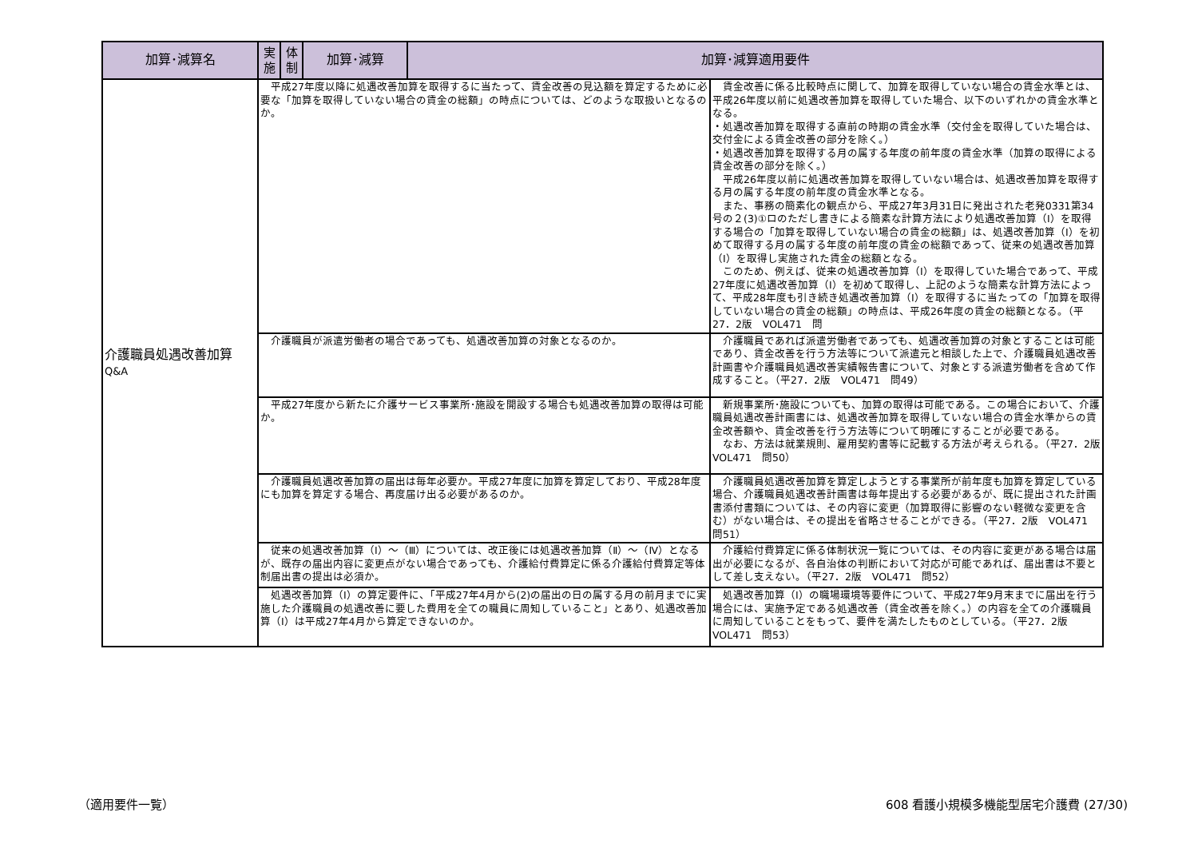| 加算･減算名 | 実 施 | 体 制 | 加算･減算 | 加算･減算適用要件 | |
| --- | --- | --- | --- | --- | --- |
| 介護職員処遇改善加算 Q&A | 平成27年度以降に処遇改善加算を取得するに当たって、賃金改善の見込額を算定するために必要な「加算を取得していない場合の賃金の総額」の時点については、どのような取扱いとなるのか。 | | | | 賃金改善に係る比較時点に関して、加算を取得していない場合の賃金水準とは、平成26年度以前に処遇改善加算を取得していた場合、以下のいずれかの賃金水準となる。 ・処遇改善加算を取得する直前の時期の賃金水準（交付金を取得していた場合は、交付金による賃金改善の部分を除く。） ・処遇改善加算を取得する月の属する年度の前年度の賃金水準（加算の取得による賃金改善の部分を除く。） 平成26年度以前に処遇改善加算を取得していない場合は、処遇改善加算を取得する月の属する年度の前年度の賃金水準となる。 また、事務の簡素化の観点から、平成27年3月31日に発出された老発0331第34号の２(3)①ロのただし書きによる簡素な計算方法により処遇改善加算（Ⅰ）を取得する場合の「加算を取得していない場合の賃金の総額」は、処遇改善加算（Ⅰ）を初めて取得する月の属する年度の前年度の賃金の総額であって、従来の処遇改善加算（Ⅰ）を取得し実施された賃金の総額となる。 このため、例えば、従来の処遇改善加算（Ⅰ）を取得していた場合であって、平成27年度に処遇改善加算（Ⅰ）を初めて取得し、上記のような簡素な計算方法によって、平成28年度も引き続き処遇改善加算（Ⅰ）を取得するに当たっての「加算を取得していない場合の賃金の総額」の時点は、平成26年度の賃金の総額となる。（平27．2版 VOL471 問 |
| | 介護職員が派遣労働者の場合であっても、処遇改善加算の対象となるのか。 | | | | 介護職員であれば派遣労働者であっても、処遇改善加算の対象とすることは可能であり、賃金改善を行う方法等について派遣元と相談した上で、介護職員処遇改善計画書や介護職員処遇改善実績報告書について、対象とする派遣労働者を含めて作成すること。（平27．2版 VOL471 問49） |
| | 平成27年度から新たに介護サービス事業所･施設を開設する場合も処遇改善加算の取得は可能か。 | | | | 新規事業所･施設についても、加算の取得は可能である。この場合において、介護職員処遇改善計画書には、処遇改善加算を取得していない場合の賃金水準からの賃金改善額や、賃金改善を行う方法等について明確にすることが必要である。 なお、方法は就業規則、雇用契約書等に記載する方法が考えられる。（平27．2版 VOL471 問50） |
| | 介護職員処遇改善加算の届出は毎年必要か。平成27年度に加算を算定しており、平成28年度にも加算を算定する場合、再度届け出る必要があるのか。 | | | | 介護職員処遇改善加算を算定しようとする事業所が前年度も加算を算定している場合、介護職員処遇改善計画書は毎年提出する必要があるが、既に提出された計画書添付書類については、その内容に変更（加算取得に影響のない軽微な変更を含む）がない場合は、その提出を省略させることができる。（平27．2版 VOL471 問51） |
| | 従来の処遇改善加算（Ⅰ）～（Ⅲ）については、改正後には処遇改善加算（Ⅱ）～（Ⅳ）となるが、既存の届出内容に変更点がない場合であっても、介護給付費算定に係る介護給付費算定等体制届出書の提出は必須か。 | | | | 介護給付費算定に係る体制状況一覧については、その内容に変更がある場合は届出が必要になるが、各自治体の判断において対応が可能であれば、届出書は不要として差し支えない。（平27．2版 VOL471 問52） |
| | 処遇改善加算（Ⅰ）の算定要件に、「平成27年4月から(2)の届出の日の属する月の前月までに実施した介護職員の処遇改善に要した費用を全ての職員に周知していること」とあり、処遇改善加算（Ⅰ）は平成27年4月から算定できないのか。 | | | | 処遇改善加算（Ⅰ）の職場環境等要件について、平成27年9月末までに届出を行う場合には、実施予定である処遇改善（賃金改善を除く。）の内容を全ての介護職員に周知していることをもって、要件を満たしたものとしている。（平27．2版 VOL471 問53） |
（適用要件一覧）
608 看護小規模多機能型居宅介護費 (27/30)